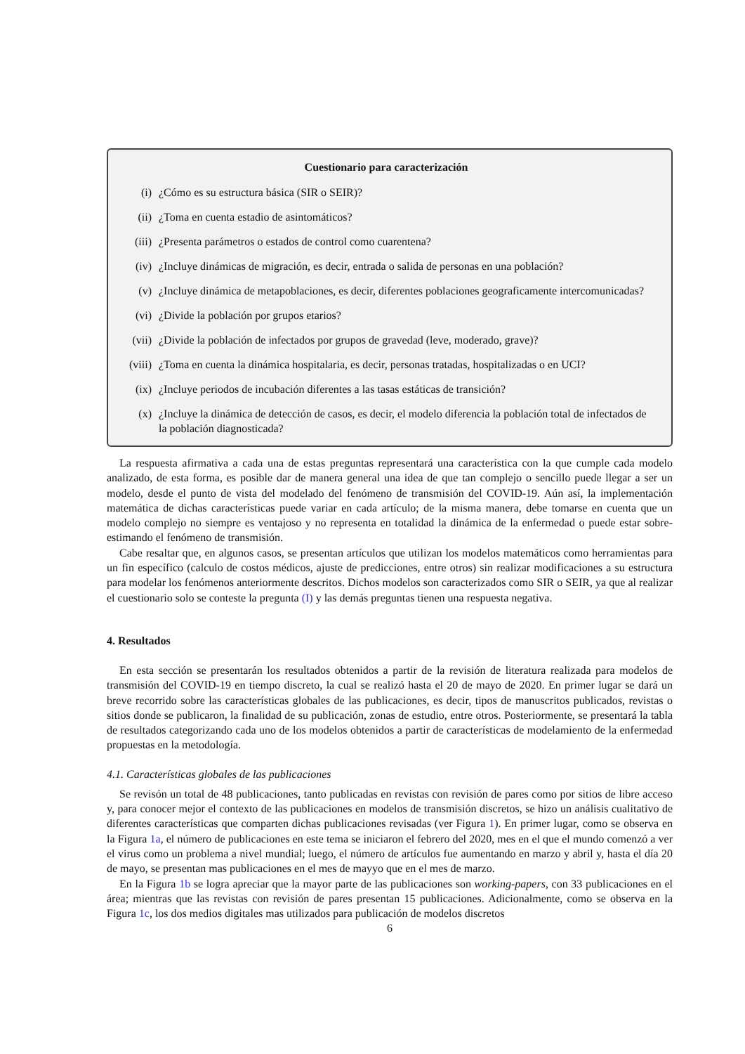Cuestionario para caracterización
(i) ¿Cómo es su estructura básica (SIR o SEIR)?
(ii) ¿Toma en cuenta estadio de asintomáticos?
(iii) ¿Presenta parámetros o estados de control como cuarentena?
(iv) ¿Incluye dinámicas de migración, es decir, entrada o salida de personas en una población?
(v) ¿Incluye dinámica de metapoblaciones, es decir, diferentes poblaciones geograficamente intercomunicadas?
(vi) ¿Divide la población por grupos etarios?
(vii) ¿Divide la población de infectados por grupos de gravedad (leve, moderado, grave)?
(viii) ¿Toma en cuenta la dinámica hospitalaria, es decir, personas tratadas, hospitalizadas o en UCI?
(ix) ¿Incluye periodos de incubación diferentes a las tasas estáticas de transición?
(x) ¿Incluye la dinámica de detección de casos, es decir, el modelo diferencia la población total de infectados de la población diagnosticada?
La respuesta afirmativa a cada una de estas preguntas representará una característica con la que cumple cada modelo analizado, de esta forma, es posible dar de manera general una idea de que tan complejo o sencillo puede llegar a ser un modelo, desde el punto de vista del modelado del fenómeno de transmisión del COVID-19. Aún así, la implementación matemática de dichas características puede variar en cada artículo; de la misma manera, debe tomarse en cuenta que un modelo complejo no siempre es ventajoso y no representa en totalidad la dinámica de la enfermedad o puede estar sobre-estimando el fenómeno de transmisión.
Cabe resaltar que, en algunos casos, se presentan artículos que utilizan los modelos matemáticos como herramientas para un fin específico (calculo de costos médicos, ajuste de predicciones, entre otros) sin realizar modificaciones a su estructura para modelar los fenómenos anteriormente descritos. Dichos modelos son caracterizados como SIR o SEIR, ya que al realizar el cuestionario solo se conteste la pregunta (I) y las demás preguntas tienen una respuesta negativa.
4. Resultados
En esta sección se presentarán los resultados obtenidos a partir de la revisión de literatura realizada para modelos de transmisión del COVID-19 en tiempo discreto, la cual se realizó hasta el 20 de mayo de 2020. En primer lugar se dará un breve recorrido sobre las características globales de las publicaciones, es decir, tipos de manuscritos publicados, revistas o sitios donde se publicaron, la finalidad de su publicación, zonas de estudio, entre otros. Posteriormente, se presentará la tabla de resultados categorizando cada uno de los modelos obtenidos a partir de características de modelamiento de la enfermedad propuestas en la metodología.
4.1. Características globales de las publicaciones
Se revisón un total de 48 publicaciones, tanto publicadas en revistas con revisión de pares como por sitios de libre acceso y, para conocer mejor el contexto de las publicaciones en modelos de transmisión discretos, se hizo un análisis cualitativo de diferentes características que comparten dichas publicaciones revisadas (ver Figura 1). En primer lugar, como se observa en la Figura 1a, el número de publicaciones en este tema se iniciaron el febrero del 2020, mes en el que el mundo comenzó a ver el virus como un problema a nivel mundial; luego, el número de artículos fue aumentando en marzo y abril y, hasta el día 20 de mayo, se presentan mas publicaciones en el mes de mayyo que en el mes de marzo.
En la Figura 1b se logra apreciar que la mayor parte de las publicaciones son working-papers, con 33 publicaciones en el área; mientras que las revistas con revisión de pares presentan 15 publicaciones. Adicionalmente, como se observa en la Figura 1c, los dos medios digitales mas utilizados para publicación de modelos discretos
6